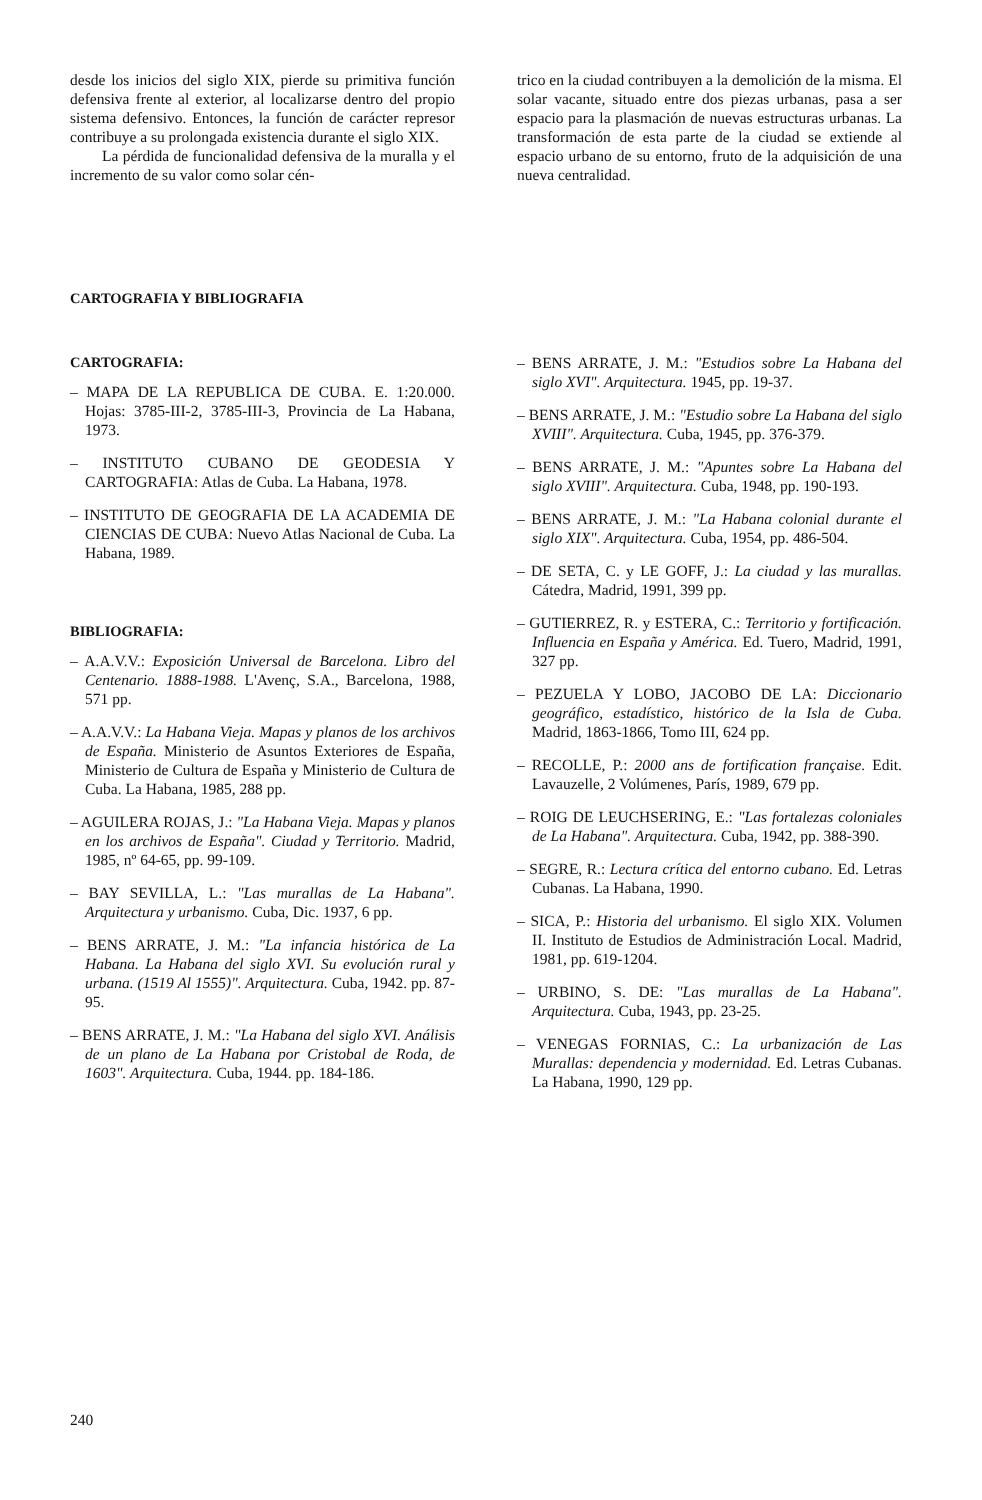desde los inicios del siglo XIX, pierde su primitiva función defensiva frente al exterior, al localizarse dentro del propio sistema defensivo. Entonces, la función de carácter represor contribuye a su prolongada existencia durante el siglo XIX.
La pérdida de funcionalidad defensiva de la muralla y el incremento de su valor como solar cén-
trico en la ciudad contribuyen a la demolición de la misma. El solar vacante, situado entre dos piezas urbanas, pasa a ser espacio para la plasmación de nuevas estructuras urbanas. La transformación de esta parte de la ciudad se extiende al espacio urbano de su entorno, fruto de la adquisición de una nueva centralidad.
CARTOGRAFIA Y BIBLIOGRAFIA
CARTOGRAFIA:
– MAPA DE LA REPUBLICA DE CUBA. E. 1:20.000. Hojas: 3785-III-2, 3785-III-3, Provincia de La Habana, 1973.
– INSTITUTO CUBANO DE GEODESIA Y CARTOGRAFIA: Atlas de Cuba. La Habana, 1978.
– INSTITUTO DE GEOGRAFIA DE LA ACADEMIA DE CIENCIAS DE CUBA: Nuevo Atlas Nacional de Cuba. La Habana, 1989.
BIBLIOGRAFIA:
– A.A.V.V.: Exposición Universal de Barcelona. Libro del Centenario. 1888-1988. L'Avenç, S.A., Barcelona, 1988, 571 pp.
– A.A.V.V.: La Habana Vieja. Mapas y planos de los archivos de España. Ministerio de Asuntos Exteriores de España, Ministerio de Cultura de España y Ministerio de Cultura de Cuba. La Habana, 1985, 288 pp.
– AGUILERA ROJAS, J.: "La Habana Vieja. Mapas y planos en los archivos de España". Ciudad y Territorio. Madrid, 1985, nº 64-65, pp. 99-109.
– BAY SEVILLA, L.: "Las murallas de La Habana". Arquitectura y urbanismo. Cuba, Dic. 1937, 6 pp.
– BENS ARRATE, J. M.: "La infancia histórica de La Habana. La Habana del siglo XVI. Su evolución rural y urbana. (1519 Al 1555)". Arquitectura. Cuba, 1942. pp. 87-95.
– BENS ARRATE, J. M.: "La Habana del siglo XVI. Análisis de un plano de La Habana por Cristobal de Roda, de 1603". Arquitectura. Cuba, 1944. pp. 184-186.
– BENS ARRATE, J. M.: "Estudios sobre La Habana del siglo XVI". Arquitectura. 1945, pp. 19-37.
– BENS ARRATE, J. M.: "Estudio sobre La Habana del siglo XVIII". Arquitectura. Cuba, 1945, pp. 376-379.
– BENS ARRATE, J. M.: "Apuntes sobre La Habana del siglo XVIII". Arquitectura. Cuba, 1948, pp. 190-193.
– BENS ARRATE, J. M.: "La Habana colonial durante el siglo XIX". Arquitectura. Cuba, 1954, pp. 486-504.
– DE SETA, C. y LE GOFF, J.: La ciudad y las murallas. Cátedra, Madrid, 1991, 399 pp.
– GUTIERREZ, R. y ESTERA, C.: Territorio y fortificación. Influencia en España y América. Ed. Tuero, Madrid, 1991, 327 pp.
– PEZUELA Y LOBO, JACOBO DE LA: Diccionario geográfico, estadístico, histórico de la Isla de Cuba. Madrid, 1863-1866, Tomo III, 624 pp.
– RECOLLE, P.: 2000 ans de fortification française. Edit. Lavauzelle, 2 Volúmenes, París, 1989, 679 pp.
– ROIG DE LEUCHSERING, E.: "Las fortalezas coloniales de La Habana". Arquitectura. Cuba, 1942, pp. 388-390.
– SEGRE, R.: Lectura crítica del entorno cubano. Ed. Letras Cubanas. La Habana, 1990.
– SICA, P.: Historia del urbanismo. El siglo XIX. Volumen II. Instituto de Estudios de Administración Local. Madrid, 1981, pp. 619-1204.
– URBINO, S. DE: "Las murallas de La Habana". Arquitectura. Cuba, 1943, pp. 23-25.
– VENEGAS FORNIAS, C.: La urbanización de Las Murallas: dependencia y modernidad. Ed. Letras Cubanas. La Habana, 1990, 129 pp.
240